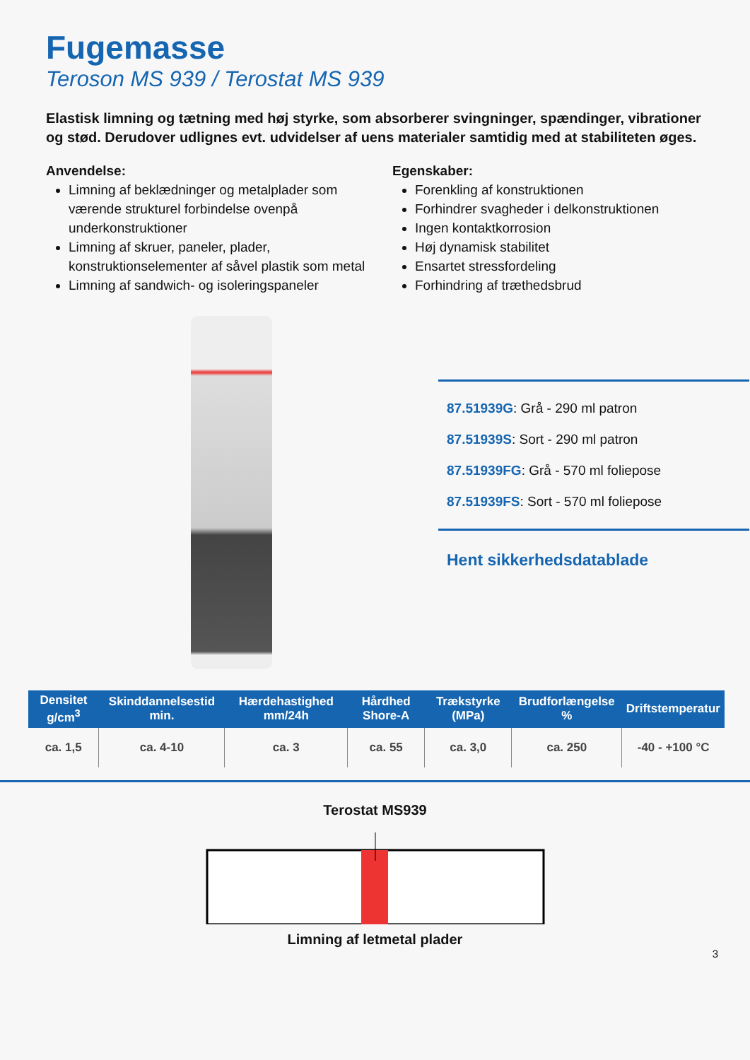Fugemasse
Teroson MS 939 / Terostat MS 939
Elastisk limning og tætning med høj styrke, som absorberer svingninger, spændinger, vibrationer og stød. Derudover udlignes evt. udvidelser af uens materialer samtidig med at stabiliteten øges.
Anvendelse:
Limning af beklædninger og metalplader som værende strukturel forbindelse ovenpå underkonstruktioner
Limning af skruer, paneler, plader, konstruktionselementer af såvel plastik som metal
Limning af sandwich- og isoleringspaneler
Egenskaber:
Forenkling af konstruktionen
Forhindrer svagheder i delkonstruktionen
Ingen kontaktkorrosion
Høj dynamisk stabilitet
Ensartet stressfordeling
Forhindring af træthedsbrud
87.51939G: Grå - 290 ml patron
87.51939S: Sort - 290 ml patron
87.51939FG: Grå - 570 ml foliepose
87.51939FS: Sort - 570 ml foliepose
Hent sikkerhedsdatablade
| Densitet g/cm<sup>3</sup> | Skinddannelsestid min. | Hærdehastighed mm/24h | Hårdhed Shore-A | Trækstyrke (MPa) | Brudforlængelse % | Driftstemperatur |
| --- | --- | --- | --- | --- | --- | --- |
| ca. 1,5 | ca. 4-10 | ca. 3 | ca. 55 | ca. 3,0 | ca. 250 | -40 - +100 °C |
Terostat MS939 Limning af letmetal plader
3